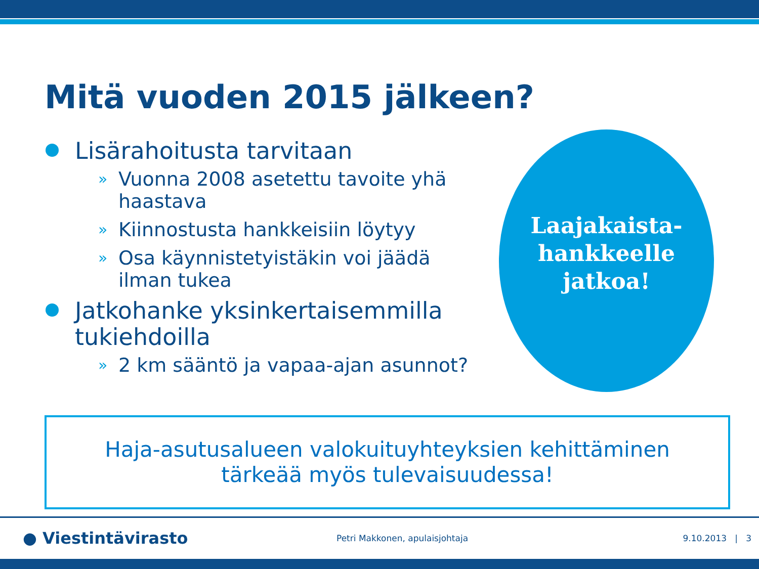Mitä vuoden 2015 jälkeen?
Lisärahoitusta tarvitaan
» Vuonna 2008 asetettu tavoite yhä haastava
» Kiinnostusta hankkeisiin löytyy
» Osa käynnistetyistäkin voi jäädä ilman tukea
Jatkohanke yksinkertaisemmilla tukiehdoilla
» 2 km sääntö ja vapaa-ajan asunnot?
Laajakaista-
hankkeelle
jatkoa!
Haja-asutusalueen valokuituyhteyksien kehittäminen
tärkeää myös tulevaisuudessa!
● Viestintävirasto Petri Makkonen, apulaisjohtaja 9.10.2013 | 3